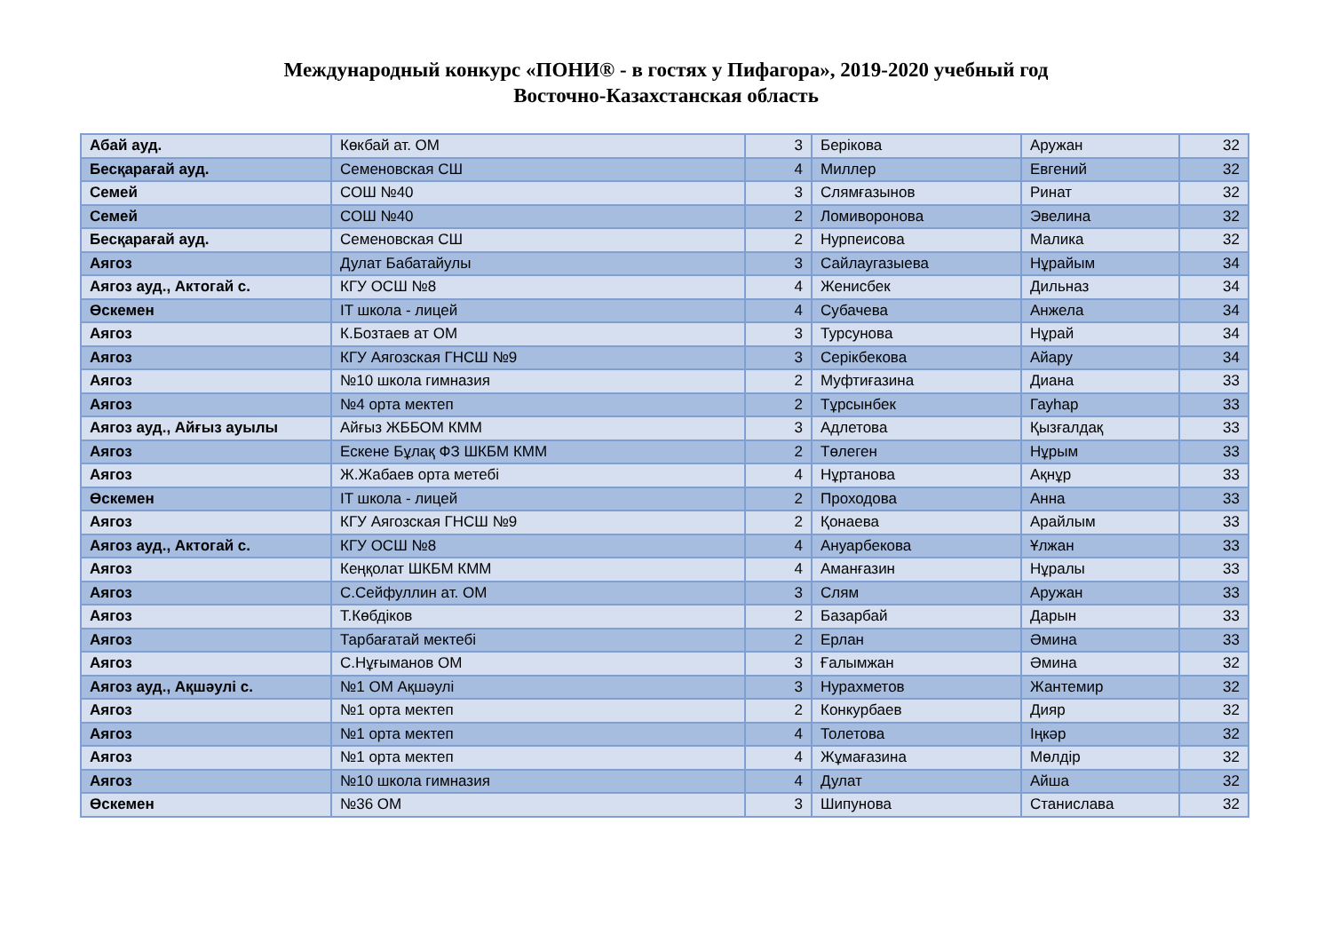Международный конкурс «ПОНИ® - в гостях у Пифагора», 2019-2020 учебный год
Восточно-Казахстанская область
| Абай ауд. | Көкбай ат. ОМ | 3 | Берікова | Аружан | 32 |
| Бесқарағай ауд. | Семеновская СШ | 4 | Миллер | Евгений | 32 |
| Семей | СОШ №40 | 3 | Слямғазынов | Ринат | 32 |
| Семей | СОШ №40 | 2 | Ломиворонова | Эвелина | 32 |
| Бесқарағай ауд. | Семеновская СШ | 2 | Нурпеисова | Малика | 32 |
| Аягоз | Дулат Бабатайулы | 3 | Сайлаугазыева | Нұрайым | 34 |
| Аягоз ауд., Актогай с. | КГУ ОСШ №8 | 4 | Женисбек | Дильназ | 34 |
| Өскемен | IT школа - лицей | 4 | Субачева | Анжела | 34 |
| Аягоз | К.Бозтаев ат ОМ | 3 | Турсунова | Нұрай | 34 |
| Аягоз | КГУ Аягозская ГНСШ №9 | 3 | Серікбекова | Айару | 34 |
| Аягоз | №10 школа гимназия | 2 | Муфтиғазина | Диана | 33 |
| Аягоз | №4 орта мектеп | 2 | Тұрсынбек | Гауһар | 33 |
| Аягоз ауд., Айғыз ауылы | Айғыз ЖББОМ КММ | 3 | Адлетова | Қызғалдақ | 33 |
| Аягоз | Ескене Бұлақ ФЗ ШКБМ КММ | 2 | Төлеген | Нұрым | 33 |
| Аягоз | Ж.Жабаев орта метебі | 4 | Нұртанова | Ақнұр | 33 |
| Өскемен | IT школа - лицей | 2 | Проходова | Анна | 33 |
| Аягоз | КГУ Аягозская ГНСШ №9 | 2 | Қонаева | Арайлым | 33 |
| Аягоз ауд., Актогай с. | КГУ ОСШ №8 | 4 | Ануарбекова | Ұлжан | 33 |
| Аягоз | Кеңқолат ШКБМ КММ | 4 | Аманғазин | Нұралы | 33 |
| Аягоз | С.Сейфуллин ат. ОМ | 3 | Слям | Аружан | 33 |
| Аягоз | Т.Көбдіков | 2 | Базарбай | Дарын | 33 |
| Аягоз | Тарбағатай мектебі | 2 | Ерлан | Әмина | 33 |
| Аягоз | С.Нұғыманов ОМ | 3 | Ғалымжан | Әмина | 32 |
| Аягоз ауд., Ақшәулі с. | №1 ОМ Ақшәулі | 3 | Нурахметов | Жантемир | 32 |
| Аягоз | №1 орта мектеп | 2 | Конкурбаев | Дияр | 32 |
| Аягоз | №1 орта мектеп | 4 | Толетова | Іңкәр | 32 |
| Аягоз | №1 орта мектеп | 4 | Жұмағазина | Мөлдір | 32 |
| Аягоз | №10 школа гимназия | 4 | Дулат | Айша | 32 |
| Өскемен | №36 ОМ | 3 | Шипунова | Станислава | 32 |